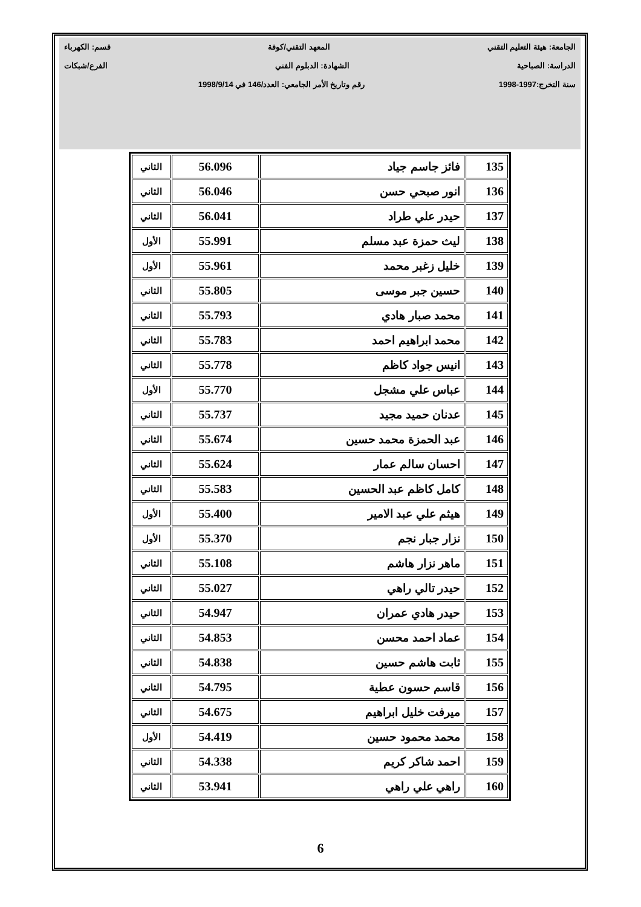الجامعة: هيئة التعليم التقني المعهد التقني/كوفة قسم: الكهرباء
الدراسة: الصباحية الشهادة: الدبلوم الفني الفرع/شبكات
سنة التخرج:1997-1998 رقم وتاريخ الأمر الجامعي: العدد/146 في 1998/9/14
| 135 | فائز جاسم جياد | 56.096 | الثاني |
| 136 | انور صبحي حسن | 56.046 | الثاني |
| 137 | حيدر علي طراد | 56.041 | الثاني |
| 138 | ليث حمزة عبد مسلم | 55.991 | الأول |
| 139 | خليل زغبر محمد | 55.961 | الأول |
| 140 | حسين جبر موسى | 55.805 | الثاني |
| 141 | محمد صبار هادي | 55.793 | الثاني |
| 142 | محمد ابراهيم احمد | 55.783 | الثاني |
| 143 | انيس جواد كاظم | 55.778 | الثاني |
| 144 | عباس علي مشجل | 55.770 | الأول |
| 145 | عدنان حميد مجيد | 55.737 | الثاني |
| 146 | عبد الحمزة محمد حسين | 55.674 | الثاني |
| 147 | احسان سالم عمار | 55.624 | الثاني |
| 148 | كامل كاظم عبد الحسين | 55.583 | الثاني |
| 149 | هيثم علي عبد الامير | 55.400 | الأول |
| 150 | نزار جبار نجم | 55.370 | الأول |
| 151 | ماهر نزار هاشم | 55.108 | الثاني |
| 152 | حيدر تالي راهي | 55.027 | الثاني |
| 153 | حيدر هادي عمران | 54.947 | الثاني |
| 154 | عماد احمد محسن | 54.853 | الثاني |
| 155 | ثابت هاشم حسين | 54.838 | الثاني |
| 156 | قاسم حسون عطية | 54.795 | الثاني |
| 157 | ميرفت خليل ابراهيم | 54.675 | الثاني |
| 158 | محمد محمود حسين | 54.419 | الأول |
| 159 | احمد شاكر كريم | 54.338 | الثاني |
| 160 | راهي علي راهي | 53.941 | الثاني |
6